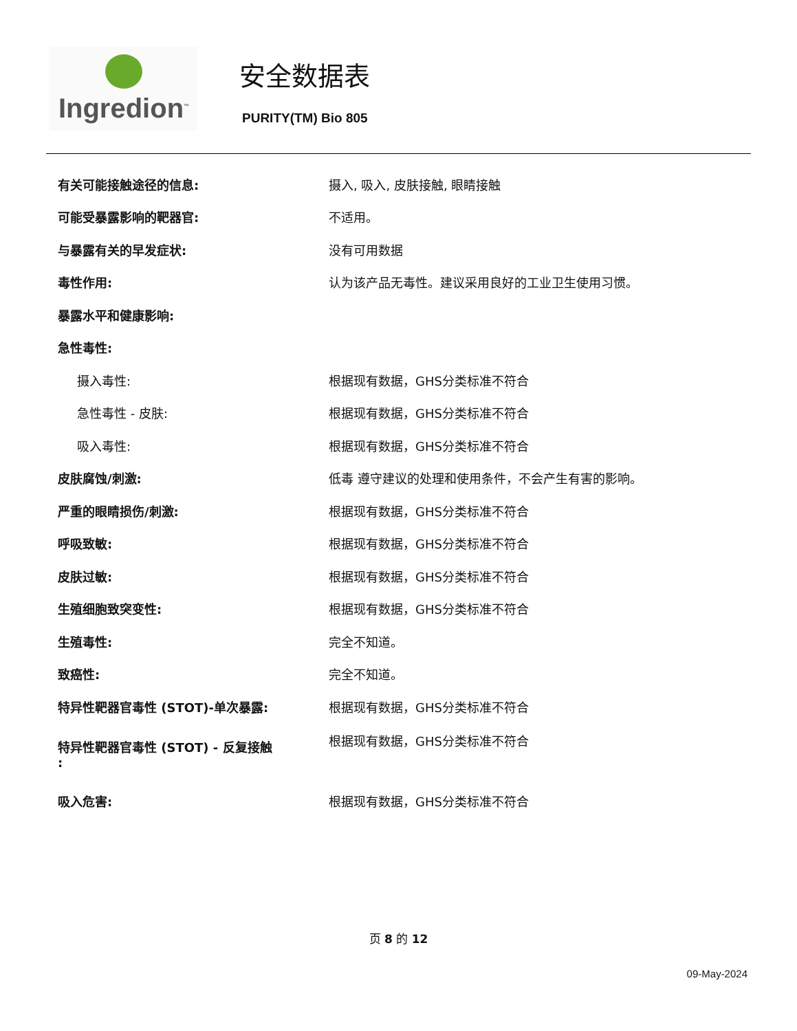Ingredion<sup>™</sup>
安全数据表
PURITY(TM) Bio 805
| 有关可能接触途径的信息: | 摄入, 吸入, 皮肤接触, 眼睛接触 |
| 可能受暴露影响的靶器官: | 不适用。 |
| 与暴露有关的早发症状: | 没有可用数据 |
| 毒性作用: | 认为该产品无毒性。建议采用良好的工业卫生使用习惯。 |
| 暴露水平和健康影响: | |
| 急性毒性: | |
| 摄入毒性: | 根据现有数据，GHS分类标准不符合 |
| 急性毒性 - 皮肤: | 根据现有数据，GHS分类标准不符合 |
| 吸入毒性: | 根据现有数据，GHS分类标准不符合 |
| 皮肤腐蚀/刺激: | 低毒 遵守建议的处理和使用条件，不会产生有害的影响。 |
| 严重的眼睛损伤/刺激: | 根据现有数据，GHS分类标准不符合 |
| 呼吸致敏: | 根据现有数据，GHS分类标准不符合 |
| 皮肤过敏: | 根据现有数据，GHS分类标准不符合 |
| 生殖细胞致突变性: | 根据现有数据，GHS分类标准不符合 |
| 生殖毒性: | 完全不知道。 |
| 致癌性: | 完全不知道。 |
| 特异性靶器官毒性 (STOT)-单次暴露: | 根据现有数据，GHS分类标准不符合 |
| 特异性靶器官毒性 (STOT) - 反复接触 : | 根据现有数据，GHS分类标准不符合 |
| 吸入危害: | 根据现有数据，GHS分类标准不符合 |
页 8 的 12
09-May-2024